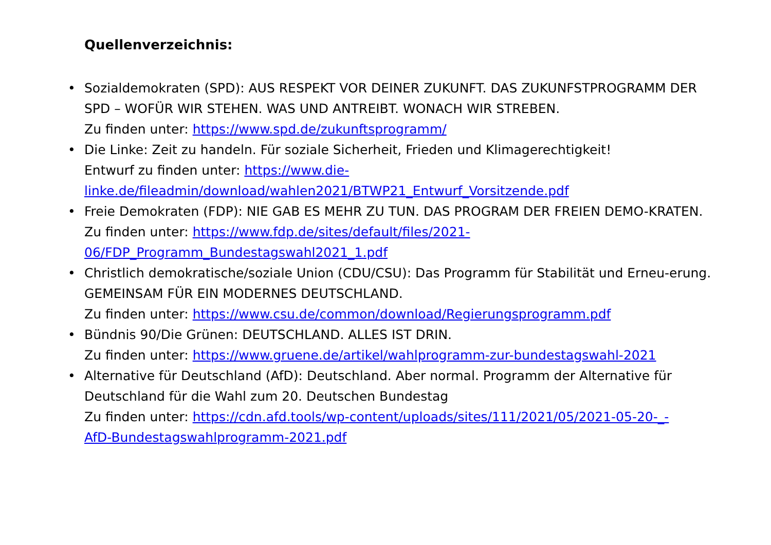Quellenverzeichnis:
• Sozialdemokraten (SPD): AUS RESPEKT VOR DEINER ZUKUNFT. DAS ZUKUNFSTPROGRAMM DER SPD – WOFÜR WIR STEHEN. WAS UND ANTREIBT. WONACH WIR STREBEN.
Zu finden unter: https://www.spd.de/zukunftsprogramm/
• Die Linke: Zeit zu handeln. Für soziale Sicherheit, Frieden und Klimagerechtigkeit!
Entwurf zu finden unter: https://www.die-
linke.de/fileadmin/download/wahlen2021/BTWP21_Entwurf_Vorsitzende.pdf
• Freie Demokraten (FDP): NIE GAB ES MEHR ZU TUN. DAS PROGRAM DER FREIEN DEMO-KRATEN.
Zu finden unter: https://www.fdp.de/sites/default/files/2021-
06/FDP_Programm_Bundestagswahl2021_1.pdf
• Christlich demokratische/soziale Union (CDU/CSU): Das Programm für Stabilität und Erneu-erung. GEMEINSAM FÜR EIN MODERNES DEUTSCHLAND.
Zu finden unter: https://www.csu.de/common/download/Regierungsprogramm.pdf
• Bündnis 90/Die Grünen: DEUTSCHLAND. ALLES IST DRIN.
Zu finden unter: https://www.gruene.de/artikel/wahlprogramm-zur-bundestagswahl-2021
• Alternative für Deutschland (AfD): Deutschland. Aber normal. Programm der Alternative für Deutschland für die Wahl zum 20. Deutschen Bundestag
Zu finden unter: https://cdn.afd.tools/wp-content/uploads/sites/111/2021/05/2021-05-20-_-
AfD-Bundestagswahlprogramm-2021.pdf